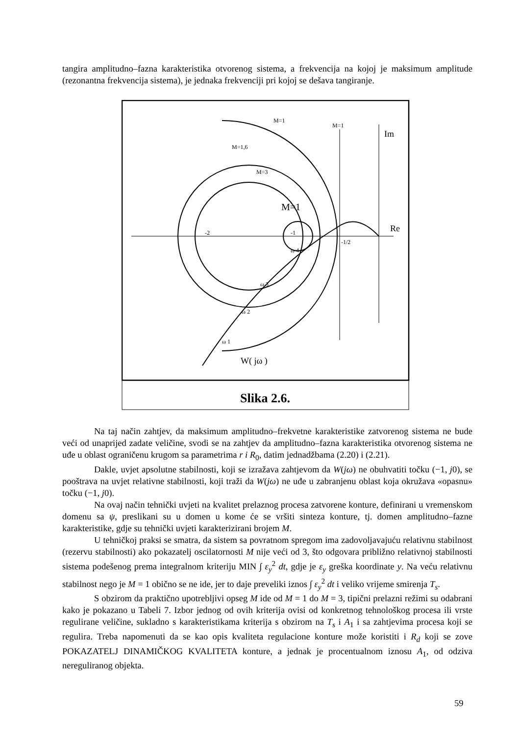tangira amplitudno–fazna karakteristika otvorenog sistema, a frekvencija na kojoj je maksimum amplitude (rezonantna frekvencija sistema), je jednaka frekvenciji pri kojoj se dešava tangiranje.
Slika 2.6.
M=1
M=1
M=1,6
M=3
M=1
-2
-1
-1/2
Im
Re
ω 4
ω 3
ω 2
ω 1
W( jω )
Na taj način zahtjev, da maksimum amplitudno–frekvetne karakteristike zatvorenog sistema ne bude veći od unaprijed zadate veličine, svodi se na zahtjev da amplitudno–fazna karakteristika otvorenog sistema ne uđe u oblast ograničenu krugom sa parametrima r i R<sub>0</sub>, datim jednadžbama (2.20) i (2.21).
Dakle, uvjet apsolutne stabilnosti, koji se izražava zahtjevom da W(jω) ne obuhvatiti točku (−1, j0), se pooštrava na uvjet relativne stabilnosti, koji traži da W(jω) ne uđe u zabranjenu oblast koja okružava «opasnu» točku (−1, j0).
Na ovaj način tehnički uvjeti na kvalitet prelaznog procesa zatvorene konture, definirani u vremenskom domenu sa ψ, preslikani su u domen u kome će se vršiti sinteza konture, tj. domen amplitudno–fazne karakteristike, gdje su tehnički uvjeti karakterizirani brojem M.
U tehničkoj praksi se smatra, da sistem sa povratnom spregom ima zadovoljavajuću relativnu stabilnost (rezervu stabilnosti) ako pokazatelj oscilatornosti M nije veći od 3, što odgovara približno relativnoj stabilnosti sistema podešenog prema integralnom kriteriju MIN ∫ ε<sub>y</sub><sup>2</sup> dt, gdje je ε<sub>y</sub> greška koordinate y. Na veću relativnu stabilnost nego je M = 1 obično se ne ide, jer to daje preveliki iznos ∫ ε<sub>y</sub><sup>2</sup> dt i veliko vrijeme smirenja T<sub>s</sub>.
S obzirom da praktično upotrebljivi opseg M ide od M = 1 do M = 3, tipični prelazni režimi su odabrani kako je pokazano u Tabeli 7. Izbor jednog od ovih kriterija ovisi od konkretnog tehnološkog procesa ili vrste regulirane veličine, sukladno s karakteristikama kriterija s obzirom na T<sub>s</sub> i A<sub>1</sub> i sa zahtjevima procesa koji se regulira. Treba napomenuti da se kao opis kvaliteta regulacione konture može koristiti i R<sub>d</sub> koji se zove POKAZATELJ DINAMIČKOG KVALITETA konture, a jednak je procentualnom iznosu A<sub>1</sub>, od odziva nereguliranog objekta.
59